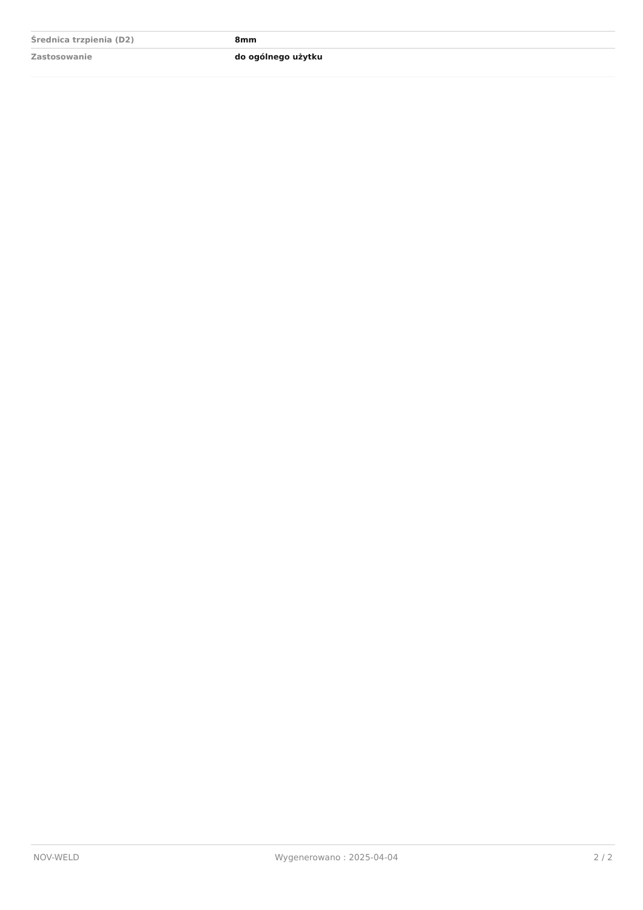| Średnica trzpienia (D2) | 8mm |
| Zastosowanie | do ogólnego użytku |
NOV-WELD Wygenerowano : 2025-04-04 2 / 2